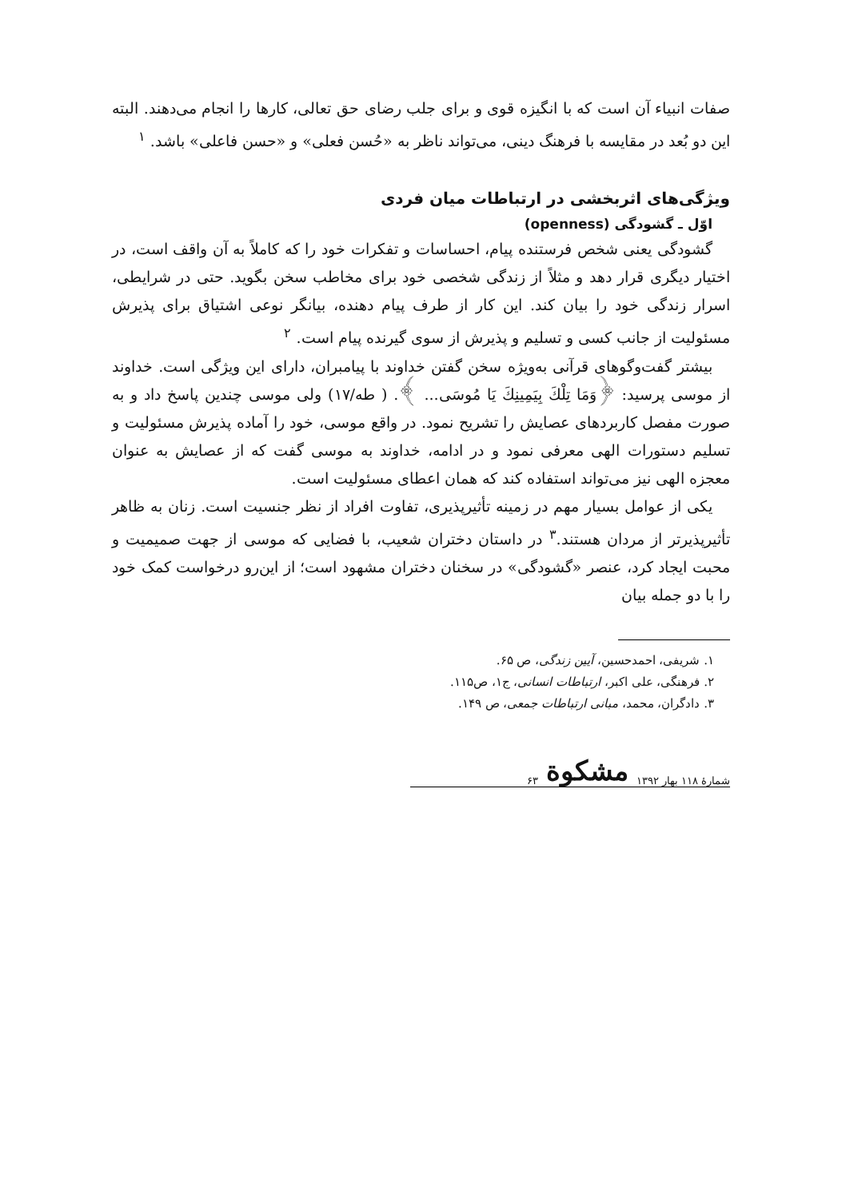صفات انبیاء آن است که با انگیزه قوی و برای جلب رضای حق تعالی، کارها را انجام می‌دهند. البته این دو بُعد در مقایسه با فرهنگ دینی، می‌تواند ناظر به «حُسن فعلی» و «حسن فاعلی» باشد. <sup>۱</sup>
ویژگی‌های اثربخشی در ارتباطات میان فردی
اوّل ـ گشودگی (openness)
گشودگی یعنی شخص فرستنده پیام، احساسات و تفکرات خود را که کاملاً به آن واقف است، در اختیار دیگری قرار دهد و مثلاً از زندگی شخصی خود برای مخاطب سخن بگوید. حتی در شرایطی، اسرار زندگی خود را بیان کند. این کار از طرف پیام دهنده، بیانگر نوعی اشتیاق برای پذیرش مسئولیت از جانب کسی و تسلیم و پذیرش از سوی گیرنده پیام است. <sup>۲</sup>
بیشتر گفت‌وگوهای قرآنی به‌ویژه سخن گفتن خداوند با پیامبران، دارای این ویژگی است. خداوند از موسی پرسید: ﴿وَمَا تِلْكَ بِيَمِينِكَ يَا مُوسَى... ﴾. ( طه/۱۷) ولی موسی چندین پاسخ داد و به صورت مفصل کاربردهای عصایش را تشریح نمود. در واقع موسی، خود را آماده پذیرش مسئولیت و تسلیم دستورات الهی معرفی نمود و در ادامه، خداوند به موسی گفت که از عصایش به عنوان معجزه الهی نیز می‌تواند استفاده کند که همان اعطای مسئولیت است.
یکی از عوامل بسیار مهم در زمینه تأثیرپذیری، تفاوت افراد از نظر جنسیت است. زنان به ظاهر تأثیرپذیرتر از مردان هستند.<sup>۳</sup> در داستان دختران شعیب، با فضایی که موسی از جهت صمیمیت و محبت ایجاد کرد، عنصر «گشودگی» در سخنان دختران مشهود است؛ از این‌رو درخواست کمک خود را با دو جمله بیان
۱. شریفی، احمدحسین، آیین زندگی، ص ۶۵.
۲. فرهنگی، علی اکبر، ارتباطات انسانی، ج۱، ص۱۱۵.
۳. دادگران، محمد، مبانی ارتباطات جمعی، ص ۱۴۹.
شمارهٔ ۱۱۸ بهار ۱۳۹۲ مشکوة ۶۳